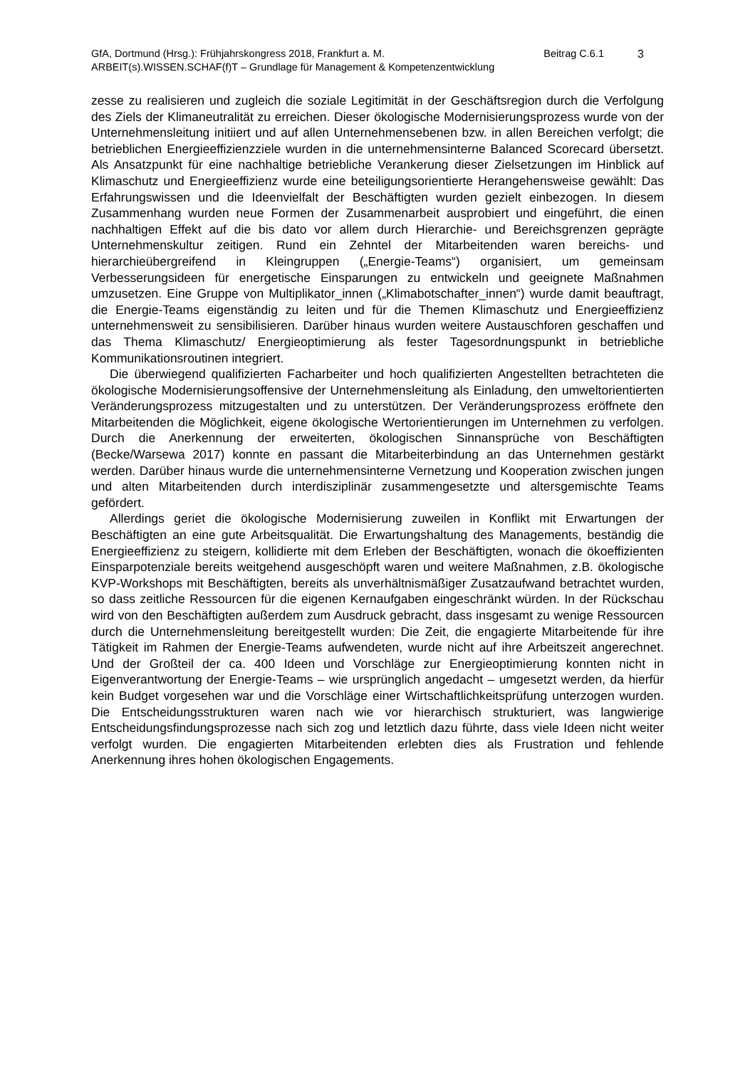GfA, Dortmund (Hrsg.): Frühjahrskongress 2018, Frankfurt a. M. Beitrag C.6.1 3
ARBEIT(s).WISSEN.SCHAF(f)T – Grundlage für Management & Kompetenzentwicklung
zesse zu realisieren und zugleich die soziale Legitimität in der Geschäftsregion durch die Verfolgung des Ziels der Klimaneutralität zu erreichen. Dieser ökologische Modernisierungsprozess wurde von der Unternehmensleitung initiiert und auf allen Unternehmensebenen bzw. in allen Bereichen verfolgt; die betrieblichen Energieeffizienzziele wurden in die unternehmensinterne Balanced Scorecard übersetzt. Als Ansatzpunkt für eine nachhaltige betriebliche Verankerung dieser Zielsetzungen im Hinblick auf Klimaschutz und Energieeffizienz wurde eine beteiligungsorientierte Herangehensweise gewählt: Das Erfahrungswissen und die Ideenvielfalt der Beschäftigten wurden gezielt einbezogen. In diesem Zusammenhang wurden neue Formen der Zusammenarbeit ausprobiert und eingeführt, die einen nachhaltigen Effekt auf die bis dato vor allem durch Hierarchie- und Bereichsgrenzen geprägte Unternehmenskultur zeitigen. Rund ein Zehntel der Mitarbeitenden waren bereichs- und hierarchieübergreifend in Kleingruppen („Energie-Teams“) organisiert, um gemeinsam Verbesserungsideen für energetische Einsparungen zu entwickeln und geeignete Maßnahmen umzusetzen. Eine Gruppe von Multiplikator_innen („Klimabotschafter_innen“) wurde damit beauftragt, die Energie-Teams eigenständig zu leiten und für die Themen Klimaschutz und Energieeffizienz unternehmensweit zu sensibilisieren. Darüber hinaus wurden weitere Austauschforen geschaffen und das Thema Klimaschutz/ Energieoptimierung als fester Tagesordnungspunkt in betriebliche Kommunikationsroutinen integriert.
Die überwiegend qualifizierten Facharbeiter und hoch qualifizierten Angestellten betrachteten die ökologische Modernisierungsoffensive der Unternehmensleitung als Einladung, den umweltorientierten Veränderungsprozess mitzugestalten und zu unterstützen. Der Veränderungsprozess eröffnete den Mitarbeitenden die Möglichkeit, eigene ökologische Wertorientierungen im Unternehmen zu verfolgen. Durch die Anerkennung der erweiterten, ökologischen Sinnansprüche von Beschäftigten (Becke/Warsewa 2017) konnte en passant die Mitarbeiterbindung an das Unternehmen gestärkt werden. Darüber hinaus wurde die unternehmensinterne Vernetzung und Kooperation zwischen jungen und alten Mitarbeitenden durch interdisziplinär zusammengesetzte und altersgemischte Teams gefördert.
Allerdings geriet die ökologische Modernisierung zuweilen in Konflikt mit Erwartungen der Beschäftigten an eine gute Arbeitsqualität. Die Erwartungshaltung des Managements, beständig die Energieeffizienz zu steigern, kollidierte mit dem Erleben der Beschäftigten, wonach die ökoeffizienten Einsparpotenziale bereits weitgehend ausgeschöpft waren und weitere Maßnahmen, z.B. ökologische KVP-Workshops mit Beschäftigten, bereits als unverhältnismäßiger Zusatzaufwand betrachtet wurden, so dass zeitliche Ressourcen für die eigenen Kernaufgaben eingeschränkt würden. In der Rückschau wird von den Beschäftigten außerdem zum Ausdruck gebracht, dass insgesamt zu wenige Ressourcen durch die Unternehmensleitung bereitgestellt wurden: Die Zeit, die engagierte Mitarbeitende für ihre Tätigkeit im Rahmen der Energie-Teams aufwendeten, wurde nicht auf ihre Arbeitszeit angerechnet. Und der Großteil der ca. 400 Ideen und Vorschläge zur Energieoptimierung konnten nicht in Eigenverantwortung der Energie-Teams – wie ursprünglich angedacht – umgesetzt werden, da hierfür kein Budget vorgesehen war und die Vorschläge einer Wirtschaftlichkeitsprüfung unterzogen wurden. Die Entscheidungsstrukturen waren nach wie vor hierarchisch strukturiert, was langwierige Entscheidungsfindungsprozesse nach sich zog und letztlich dazu führte, dass viele Ideen nicht weiter verfolgt wurden. Die engagierten Mitarbeitenden erlebten dies als Frustration und fehlende Anerkennung ihres hohen ökologischen Engagements.